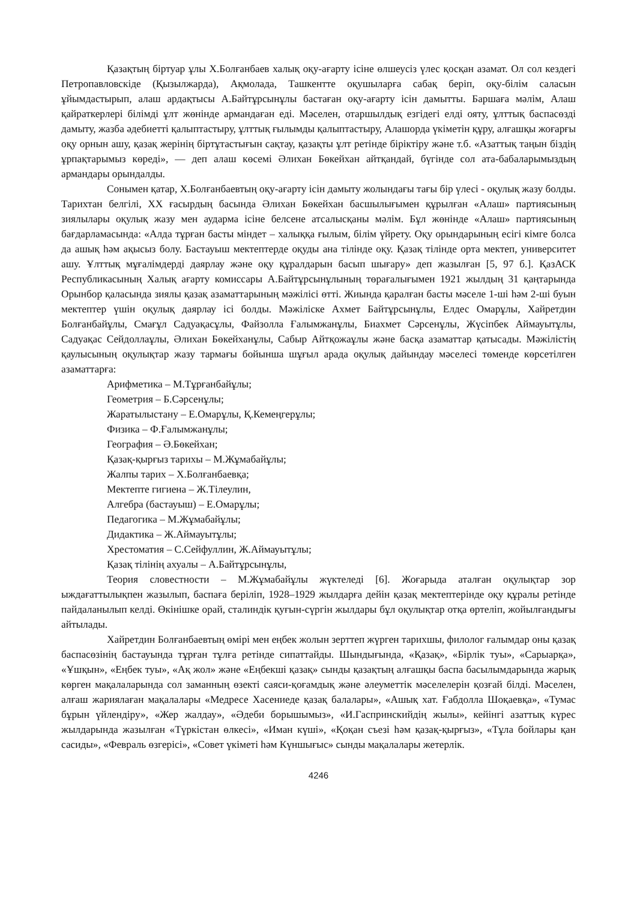Қазақтың біртуар ұлы Х.Болғанбаев халық оқу-ағарту ісіне өлшеусіз үлес қосқан азамат. Ол сол кездегі Петропавловскіде (Қызылжарда), Ақмолада, Ташкентте оқушыларға сабақ беріп, оқу-білім саласын ұйымдастырып, алаш ардақтысы А.Байтұрсынұлы бастаған оқу-ағарту ісін дамытты. Баршаға мәлім, Алаш қайраткерлері білімді ұлт жөнінде армандаған еді. Мәселен, отаршылдық езгідегі елді ояту, ұлттық баспасөзді дамыту, жазба әдебиетті қалыптастыру, ұлттық ғылымды қалыптастыру, Алашорда үкіметін құру, алғашқы жоғарғы оқу орнын ашу, қазақ жерінің біртұтастығын сақтау, қазақты ұлт ретінде біріктіру және т.б. «Азаттық таңын біздің ұрпақтарымыз көреді», — деп алаш көсемі Әлихан Бөкейхан айтқандай, бүгінде сол ата-бабаларымыздың армандары орындалды.
Сонымен қатар, Х.Болғанбаевтың оқу-ағарту ісін дамыту жолындағы тағы бір үлесі - оқулық жазу болды. Тарихтан белгілі, XX ғасырдың басында Әлихан Бөкейхан басшылығымен құрылған «Алаш» партиясының зиялылары оқулық жазу мен аударма ісіне белсене атсалысқаны мәлім. Бұл жөнінде «Алаш» партиясының бағдарламасында: «Алда тұрған басты міндет – халыққа ғылым, білім үйрету. Оқу орындарының есігі кімге болса да ашық һәм ақысыз болу. Бастауыш мектептерде оқуды ана тілінде оқу. Қазақ тілінде орта мектеп, университет ашу. Ұлттық мұғалімдерді даярлау және оқу құралдарын басып шығару» деп жазылған [5, 97 б.]. ҚазАСК Республикасының Халық ағарту комиссары А.Байтұрсынұлының төрағалығымен 1921 жылдың 31 қаңтарында Орынбор қаласында зиялы қазақ азаматтарының мәжілісі өтті. Жиында қаралған басты мәселе 1-ші һәм 2-ші буын мектептер үшін оқулық даярлау ісі болды. Мәжіліске Ахмет Байтұрсынұлы, Елдес Омарұлы, Хайретдин Болғанбайұлы, Смағұл Садуақасұлы, Файзолла Ғалымжанұлы, Биахмет Сәрсенұлы, Жүсіпбек Аймауытұлы, Садуақас Сейдоллаұлы, Әлихан Бөкейханұлы, Сабыр Айтқожаұлы және басқа азаматтар қатысады. Мәжілістің қаулысының оқулықтар жазу тармағы бойынша шұғыл арада оқулық дайындау мәселесі төменде көрсетілген азаматтарға:
Арифметика – М.Тұрғанбайұлы;
Геометрия – Б.Сәрсенұлы;
Жаратылыстану – Е.Омарұлы, Қ.Кемеңгерұлы;
Физика – Ф.Ғалымжанұлы;
География – Ә.Бөкейхан;
Қазақ-қырғыз тарихы – М.Жұмабайұлы;
Жалпы тарих – Х.Болғанбаевқа;
Мектепте гигиена – Ж.Тілеулин,
Алгебра (бастауыш) – Е.Омарұлы;
Педагогика – М.Жұмабайұлы;
Дидактика – Ж.Аймауытұлы;
Хрестоматия – С.Сейфуллин, Ж.Аймауытұлы;
Қазақ тілінің ахуалы – А.Байтұрсынұлы,
Теория словестности – М.Жұмабайұлы жүктеледі [6]. Жоғарыда аталған оқулықтар зор ыждағаттылықпен жазылып, баспаға беріліп, 1928–1929 жылдарға дейін қазақ мектептерінде оқу құралы ретінде пайдаланылып келді. Өкінішке орай, сталиндік қуғын-сүргін жылдары бұл оқулықтар отқа өртеліп, жойылғандығы айтылады.
Хайретдин Болғанбаевтың өмірі мен еңбек жолын зерттеп жүрген тарихшы, филолог ғалымдар оны қазақ баспасөзінің бастауында тұрған тұлға ретінде сипаттайды. Шындығында, «Қазақ», «Бірлік туы», «Сарыарқа», «Ұшқын», «Еңбек туы», «Ақ жол» және «Еңбекші қазақ» сынды қазақтың алғашқы баспа басылымдарында жарық көрген мақалаларында сол заманның өзекті саяси-қоғамдық және әлеуметтік мәселелерін қозғай білді. Мәселен, алғаш жариялаған мақалалары «Медресе Хасениеде қазақ балалары», «Ашық хат. Ғабдолла Шоқаевқа», «Тумас бұрын үйлендіру», «Жер жалдау», «Әдеби борышымыз», «И.Гаспринскийдің жылы», кейінгі азаттық күрес жылдарында жазылған «Түркістан өлкесі», «Иман күші», «Қоқан съезі һәм қазақ-қырғыз», «Тұла бойлары қан сасиды», «Февраль өзгерісі», «Совет үкіметі һәм Күншығыс» сынды мақалалары жетерлік.
4246